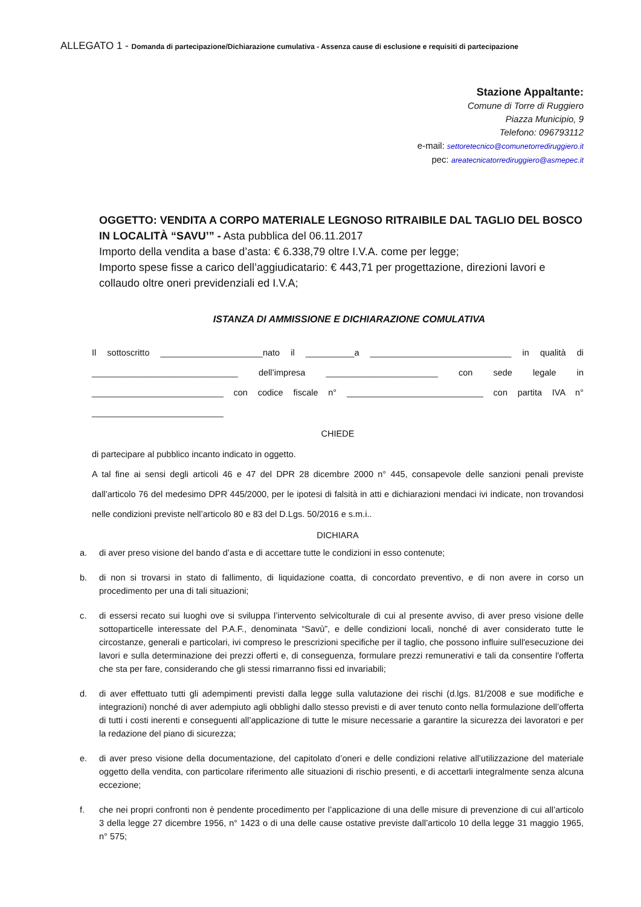ALLEGATO 1 - Domanda di partecipazione/Dichiarazione cumulativa - Assenza cause di esclusione e requisiti di partecipazione
Stazione Appaltante:
Comune di Torre di Ruggiero
Piazza Municipio, 9
Telefono: 096793112
e-mail: settoretecnico@comunetorrediruggiero.it
pec: areatecnicatorrediruggiero@asmepec.it
OGGETTO: VENDITA A CORPO MATERIALE LEGNOSO RITRAIBILE DAL TAGLIO DEL BOSCO IN LOCALITÀ “SAVU’” - Asta pubblica del 06.11.2017
Importo della vendita a base d’asta: € 6.338,79 oltre I.V.A. come per legge;
Importo spese fisse a carico dell’aggiudicatario: € 443,71 per progettazione, direzioni lavori e collaudo oltre oneri previdenziali ed I.V.A;
ISTANZA DI AMMISSIONE E DICHIARAZIONE COMULATIVA
Il sottoscritto _____________________nato il __________a _____________________________ in qualità di ______________________________ dell’impresa _______________________ con sede legale in ___________________________ con codice fiscale n° ____________________________ con partita IVA n° ___________________________
CHIEDE
di partecipare al pubblico incanto indicato in oggetto.
A tal fine ai sensi degli articoli 46 e 47 del DPR 28 dicembre 2000 n° 445, consapevole delle sanzioni penali previste dall’articolo 76 del medesimo DPR 445/2000, per le ipotesi di falsità in atti e dichiarazioni mendaci ivi indicate, non trovandosi nelle condizioni previste nell’articolo 80 e 83 del D.Lgs. 50/2016 e s.m.i..
DICHIARA
a. di aver preso visione del bando d’asta e di accettare tutte le condizioni in esso contenute;
b. di non si trovarsi in stato di fallimento, di liquidazione coatta, di concordato preventivo, e di non avere in corso un procedimento per una di tali situazioni;
c. di essersi recato sui luoghi ove si sviluppa l’intervento selvicolturale di cui al presente avviso, di aver preso visione delle sottoparticelle interessate del P.A.F., denominata “Savù”, e delle condizioni locali, nonché di aver considerato tutte le circostanze, generali e particolari, ivi compreso le prescrizioni specifiche per il taglio, che possono influire sull'esecuzione dei lavori e sulla determinazione dei prezzi offerti e, di conseguenza, formulare prezzi remunerativi e tali da consentire l'offerta che sta per fare, considerando che gli stessi rimarranno fissi ed invariabili;
d. di aver effettuato tutti gli adempimenti previsti dalla legge sulla valutazione dei rischi (d.lgs. 81/2008 e sue modifiche e integrazioni) nonché di aver adempiuto agli obblighi dallo stesso previsti e di aver tenuto conto nella formulazione dell’offerta di tutti i costi inerenti e conseguenti all’applicazione di tutte le misure necessarie a garantire la sicurezza dei lavoratori e per la redazione del piano di sicurezza;
e. di aver preso visione della documentazione, del capitolato d’oneri e delle condizioni relative all’utilizzazione del materiale oggetto della vendita, con particolare riferimento alle situazioni di rischio presenti, e di accettarli integralmente senza alcuna eccezione;
f. che nei propri confronti non è pendente procedimento per l’applicazione di una delle misure di prevenzione di cui all’articolo 3 della legge 27 dicembre 1956, n° 1423 o di una delle cause ostative previste dall’articolo 10 della legge 31 maggio 1965, n° 575;